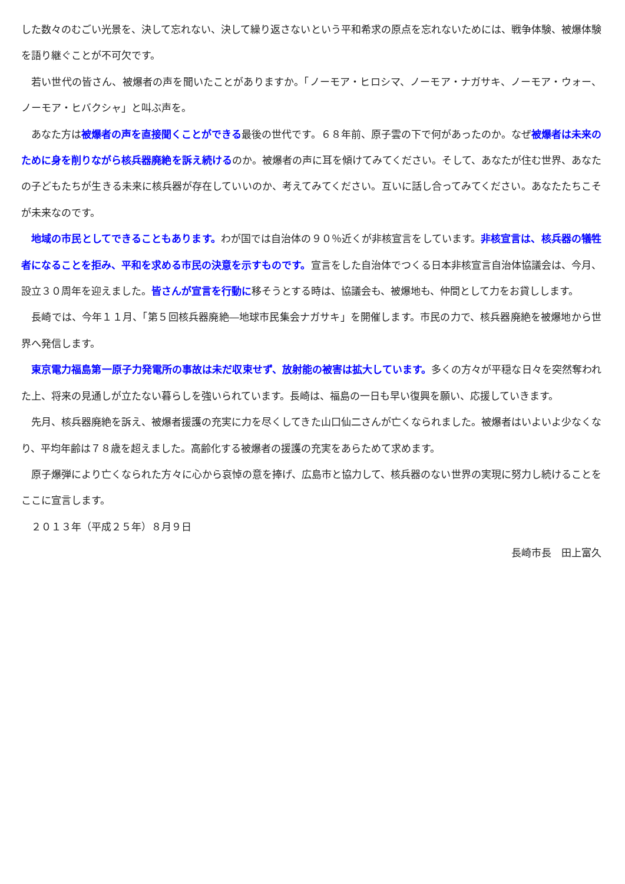した数々のむごい光景を、決して忘れない、決して繰り返さないという平和希求の原点を忘れないためには、戦争体験、被爆体験を語り継ぐことが不可欠です。
　若い世代の皆さん、被爆者の声を聞いたことがありますか。「ノーモア・ヒロシマ、ノーモア・ナガサキ、ノーモア・ウォー、ノーモア・ヒバクシャ」と叫ぶ声を。
　あなた方は被爆者の声を直接聞くことができる最後の世代です。６８年前、原子雲の下で何があったのか。なぜ被爆者は未来のために身を削りながら核兵器廃絶を訴え続けるのか。被爆者の声に耳を傾けてみてください。そして、あなたが住む世界、あなたの子どもたちが生きる未来に核兵器が存在していいのか、考えてみてください。互いに話し合ってみてください。あなたたちこそが未来なのです。
　地域の市民としてできることもあります。わが国では自治体の９０％近くが非核宣言をしています。非核宣言は、核兵器の犠牲者になることを拒み、平和を求める市民の決意を示すものです。宣言をした自治体でつくる日本非核宣言自治体協議会は、今月、設立３０周年を迎えました。皆さんが宣言を行動に移そうとする時は、協議会も、被爆地も、仲間として力をお貸しします。
　長崎では、今年１１月、「第５回核兵器廃絶―地球市民集会ナガサキ」を開催します。市民の力で、核兵器廃絶を被爆地から世界へ発信します。
　東京電力福島第一原子力発電所の事故は未だ収束せず、放射能の被害は拡大しています。多くの方々が平穏な日々を突然奪われた上、将来の見通しが立たない暮らしを強いられています。長崎は、福島の一日も早い復興を願い、応援していきます。
　先月、核兵器廃絶を訴え、被爆者援護の充実に力を尽くしてきた山口仙二さんが亡くなられました。被爆者はいよいよ少なくなり、平均年齢は７８歳を超えました。高齢化する被爆者の援護の充実をあらためて求めます。
　原子爆弾により亡くなられた方々に心から哀悼の意を捧げ、広島市と協力して、核兵器のない世界の実現に努力し続けることをここに宣言します。
　２０１３年（平成２５年）８月９日
長崎市長　田上富久